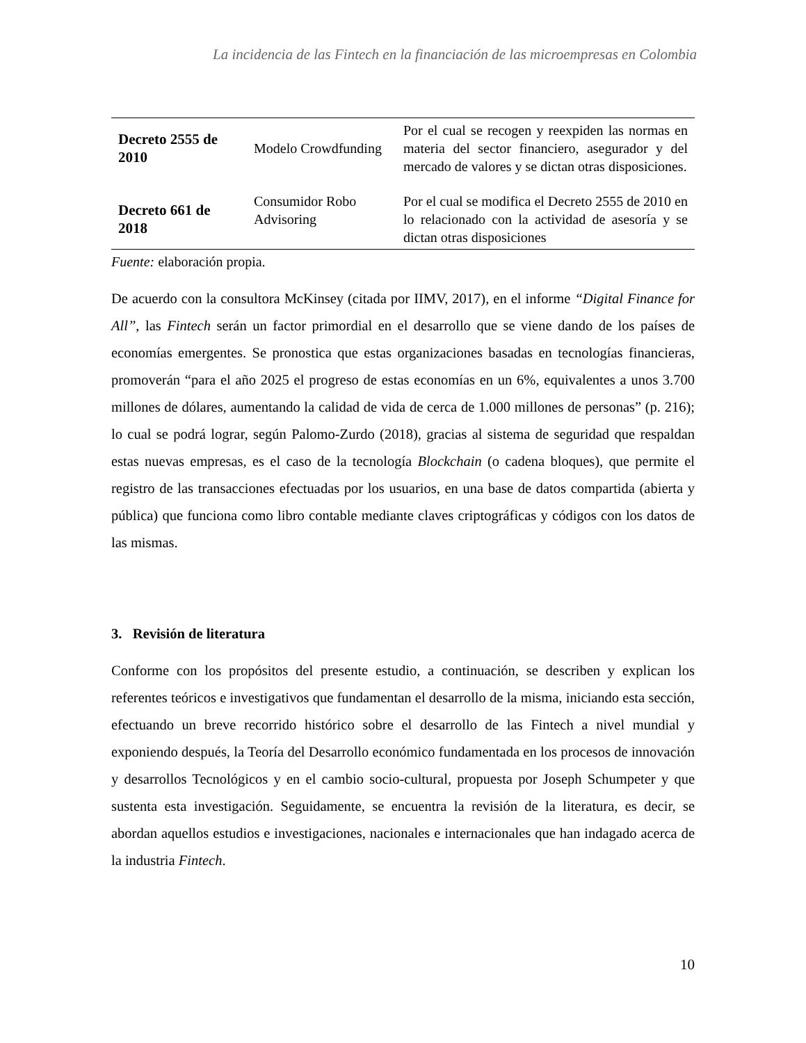La incidencia de las Fintech en la financiación de las microempresas en Colombia
| Decreto 2555 de 2010 | Modelo Crowdfunding | Por el cual se recogen y reexpiden las normas en materia del sector financiero, asegurador y del mercado de valores y se dictan otras disposiciones. |
| Decreto 661 de 2018 | Consumidor Robo Advisoring | Por el cual se modifica el Decreto 2555 de 2010 en lo relacionado con la actividad de asesoría y se dictan otras disposiciones |
Fuente: elaboración propia.
De acuerdo con la consultora McKinsey (citada por IIMV, 2017), en el informe “Digital Finance for All”, las Fintech serán un factor primordial en el desarrollo que se viene dando de los países de economías emergentes. Se pronostica que estas organizaciones basadas en tecnologías financieras, promoverán “para el año 2025 el progreso de estas economías en un 6%, equivalentes a unos 3.700 millones de dólares, aumentando la calidad de vida de cerca de 1.000 millones de personas” (p. 216); lo cual se podrá lograr, según Palomo-Zurdo (2018), gracias al sistema de seguridad que respaldan estas nuevas empresas, es el caso de la tecnología Blockchain (o cadena bloques), que permite el registro de las transacciones efectuadas por los usuarios, en una base de datos compartida (abierta y pública) que funciona como libro contable mediante claves criptográficas y códigos con los datos de las mismas.
3. Revisión de literatura
Conforme con los propósitos del presente estudio, a continuación, se describen y explican los referentes teóricos e investigativos que fundamentan el desarrollo de la misma, iniciando esta sección, efectuando un breve recorrido histórico sobre el desarrollo de las Fintech a nivel mundial y exponiendo después, la Teoría del Desarrollo económico fundamentada en los procesos de innovación y desarrollos Tecnológicos y en el cambio socio-cultural, propuesta por Joseph Schumpeter y que sustenta esta investigación. Seguidamente, se encuentra la revisión de la literatura, es decir, se abordan aquellos estudios e investigaciones, nacionales e internacionales que han indagado acerca de la industria Fintech.
10